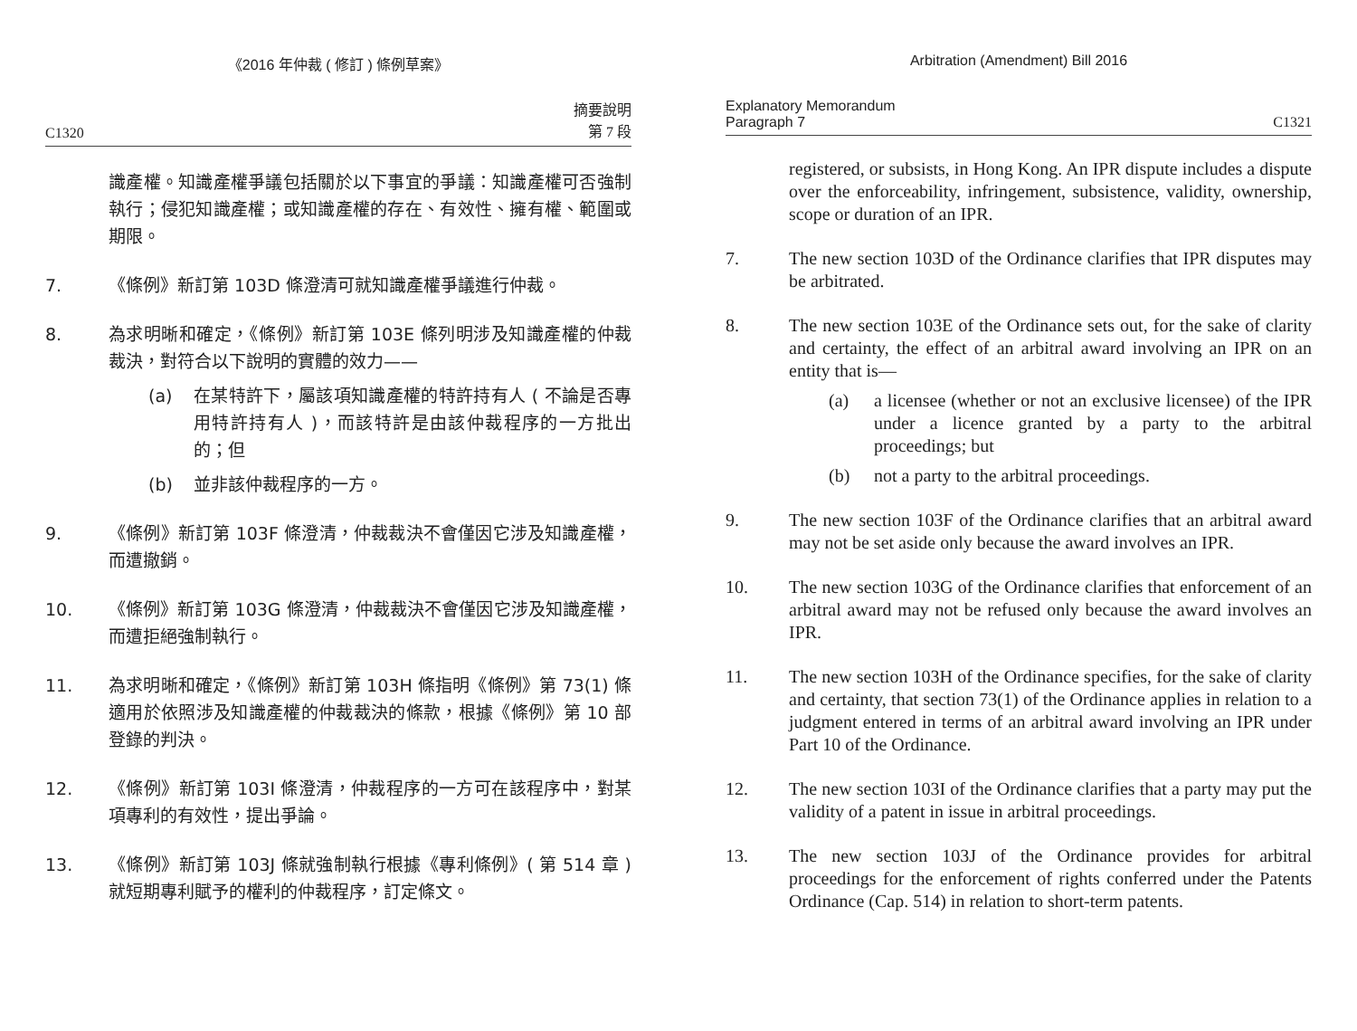《2016 年仲裁 ( 修訂 ) 條例草案》
C1320 摘要說明
第 7 段
識產權。知識產權爭議包括關於以下事宜的爭議：知識產權可否強制執行；侵犯知識產權；或知識產權的存在、有效性、擁有權、範圍或期限。
7. 《條例》新訂第 103D 條澄清可就知識產權爭議進行仲裁。
8. 為求明晰和確定，《條例》新訂第 103E 條列明涉及知識產權的仲裁裁決，對符合以下說明的實體的效力——
(a) 在某特許下，屬該項知識產權的特許持有人 ( 不論是否專用特許持有人 )，而該特許是由該仲裁程序的一方批出的；但
(b) 並非該仲裁程序的一方。
9. 《條例》新訂第 103F 條澄清，仲裁裁決不會僅因它涉及知識產權，而遭撤銷。
10. 《條例》新訂第 103G 條澄清，仲裁裁決不會僅因它涉及知識產權，而遭拒絕強制執行。
11. 為求明晰和確定，《條例》新訂第 103H 條指明《條例》第 73(1) 條適用於依照涉及知識產權的仲裁裁決的條款，根據《條例》第 10 部登錄的判決。
12. 《條例》新訂第 103I 條澄清，仲裁程序的一方可在該程序中，對某項專利的有效性，提出爭論。
13. 《條例》新訂第 103J 條就強制執行根據《專利條例》( 第 514 章 ) 就短期專利賦予的權利的仲裁程序，訂定條文。
Arbitration (Amendment) Bill 2016
Explanatory Memorandum
Paragraph 7 C1321
registered, or subsists, in Hong Kong. An IPR dispute includes a dispute over the enforceability, infringement, subsistence, validity, ownership, scope or duration of an IPR.
7. The new section 103D of the Ordinance clarifies that IPR disputes may be arbitrated.
8. The new section 103E of the Ordinance sets out, for the sake of clarity and certainty, the effect of an arbitral award involving an IPR on an entity that is—
(a) a licensee (whether or not an exclusive licensee) of the IPR under a licence granted by a party to the arbitral proceedings; but
(b) not a party to the arbitral proceedings.
9. The new section 103F of the Ordinance clarifies that an arbitral award may not be set aside only because the award involves an IPR.
10. The new section 103G of the Ordinance clarifies that enforcement of an arbitral award may not be refused only because the award involves an IPR.
11. The new section 103H of the Ordinance specifies, for the sake of clarity and certainty, that section 73(1) of the Ordinance applies in relation to a judgment entered in terms of an arbitral award involving an IPR under Part 10 of the Ordinance.
12. The new section 103I of the Ordinance clarifies that a party may put the validity of a patent in issue in arbitral proceedings.
13. The new section 103J of the Ordinance provides for arbitral proceedings for the enforcement of rights conferred under the Patents Ordinance (Cap. 514) in relation to short-term patents.